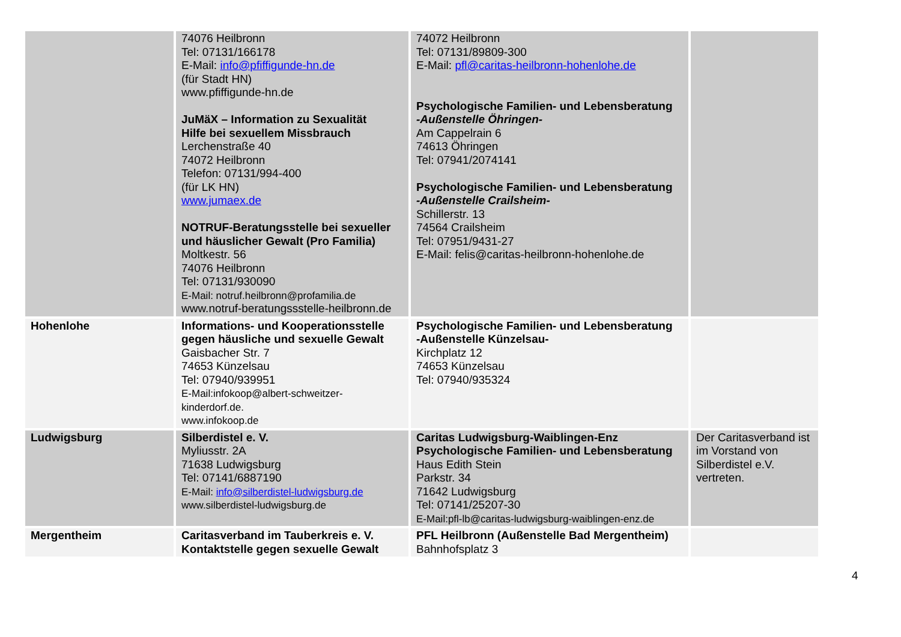| | 74076 Heilbronn Tel: 07131/166178 E-Mail: info@pfiffigunde-hn.de (für Stadt HN) www.pfiffigunde-hn.de JuMäX – Information zu Sexualität Hilfe bei sexuellem Missbrauch Lerchenstraße 40 74072 Heilbronn Telefon: 07131/994-400 (für LK HN) www.jumaex.de NOTRUF-Beratungsstelle bei sexueller und häuslicher Gewalt (Pro Familia) Moltkestr. 56 74076 Heilbronn Tel: 07131/930090 E-Mail: notruf.heilbronn@profamilia.de www.notruf-beratungssstelle-heilbronn.de | 74072 Heilbronn Tel: 07131/89809-300 E-Mail: pfl@caritas-heilbronn-hohenlohe.de Psychologische Familien- und Lebensberatung -Außenstelle Öhringen- Am Cappelrain 6 74613 Öhringen Tel: 07941/2074141 Psychologische Familien- und Lebensberatung -Außenstelle Crailsheim- Schillerstr. 13 74564 Crailsheim Tel: 07951/9431-27 E-Mail: felis@caritas-heilbronn-hohenlohe.de | |
| Hohenlohe | Informations- und Kooperationsstelle gegen häusliche und sexuelle Gewalt Gaisbacher Str. 7 74653 Künzelsau Tel: 07940/939951 E-Mail:infokoop@albert-schweitzer-kinderdorf.de. www.infokoop.de | Psychologische Familien- und Lebensberatung -Außenstelle Künzelsau- Kirchplatz 12 74653 Künzelsau Tel: 07940/935324 | |
| Ludwigsburg | Silberdistel e. V. Myliusstr. 2A 71638 Ludwigsburg Tel: 07141/6887190 E-Mail: info@silberdistel-ludwigsburg.de www.silberdistel-ludwigsburg.de | Caritas Ludwigsburg-Waiblingen-Enz Psychologische Familien- und Lebensberatung Haus Edith Stein Parkstr. 34 71642 Ludwigsburg Tel: 07141/25207-30 E-Mail:pfl-lb@caritas-ludwigsburg-waiblingen-enz.de | Der Caritasverband ist im Vorstand von Silberdistel e.V. vertreten. |
| Mergentheim | Caritasverband im Tauberkreis e. V. Kontaktstelle gegen sexuelle Gewalt | PFL Heilbronn (Außenstelle Bad Mergentheim) Bahnhofsplatz 3 | |
4